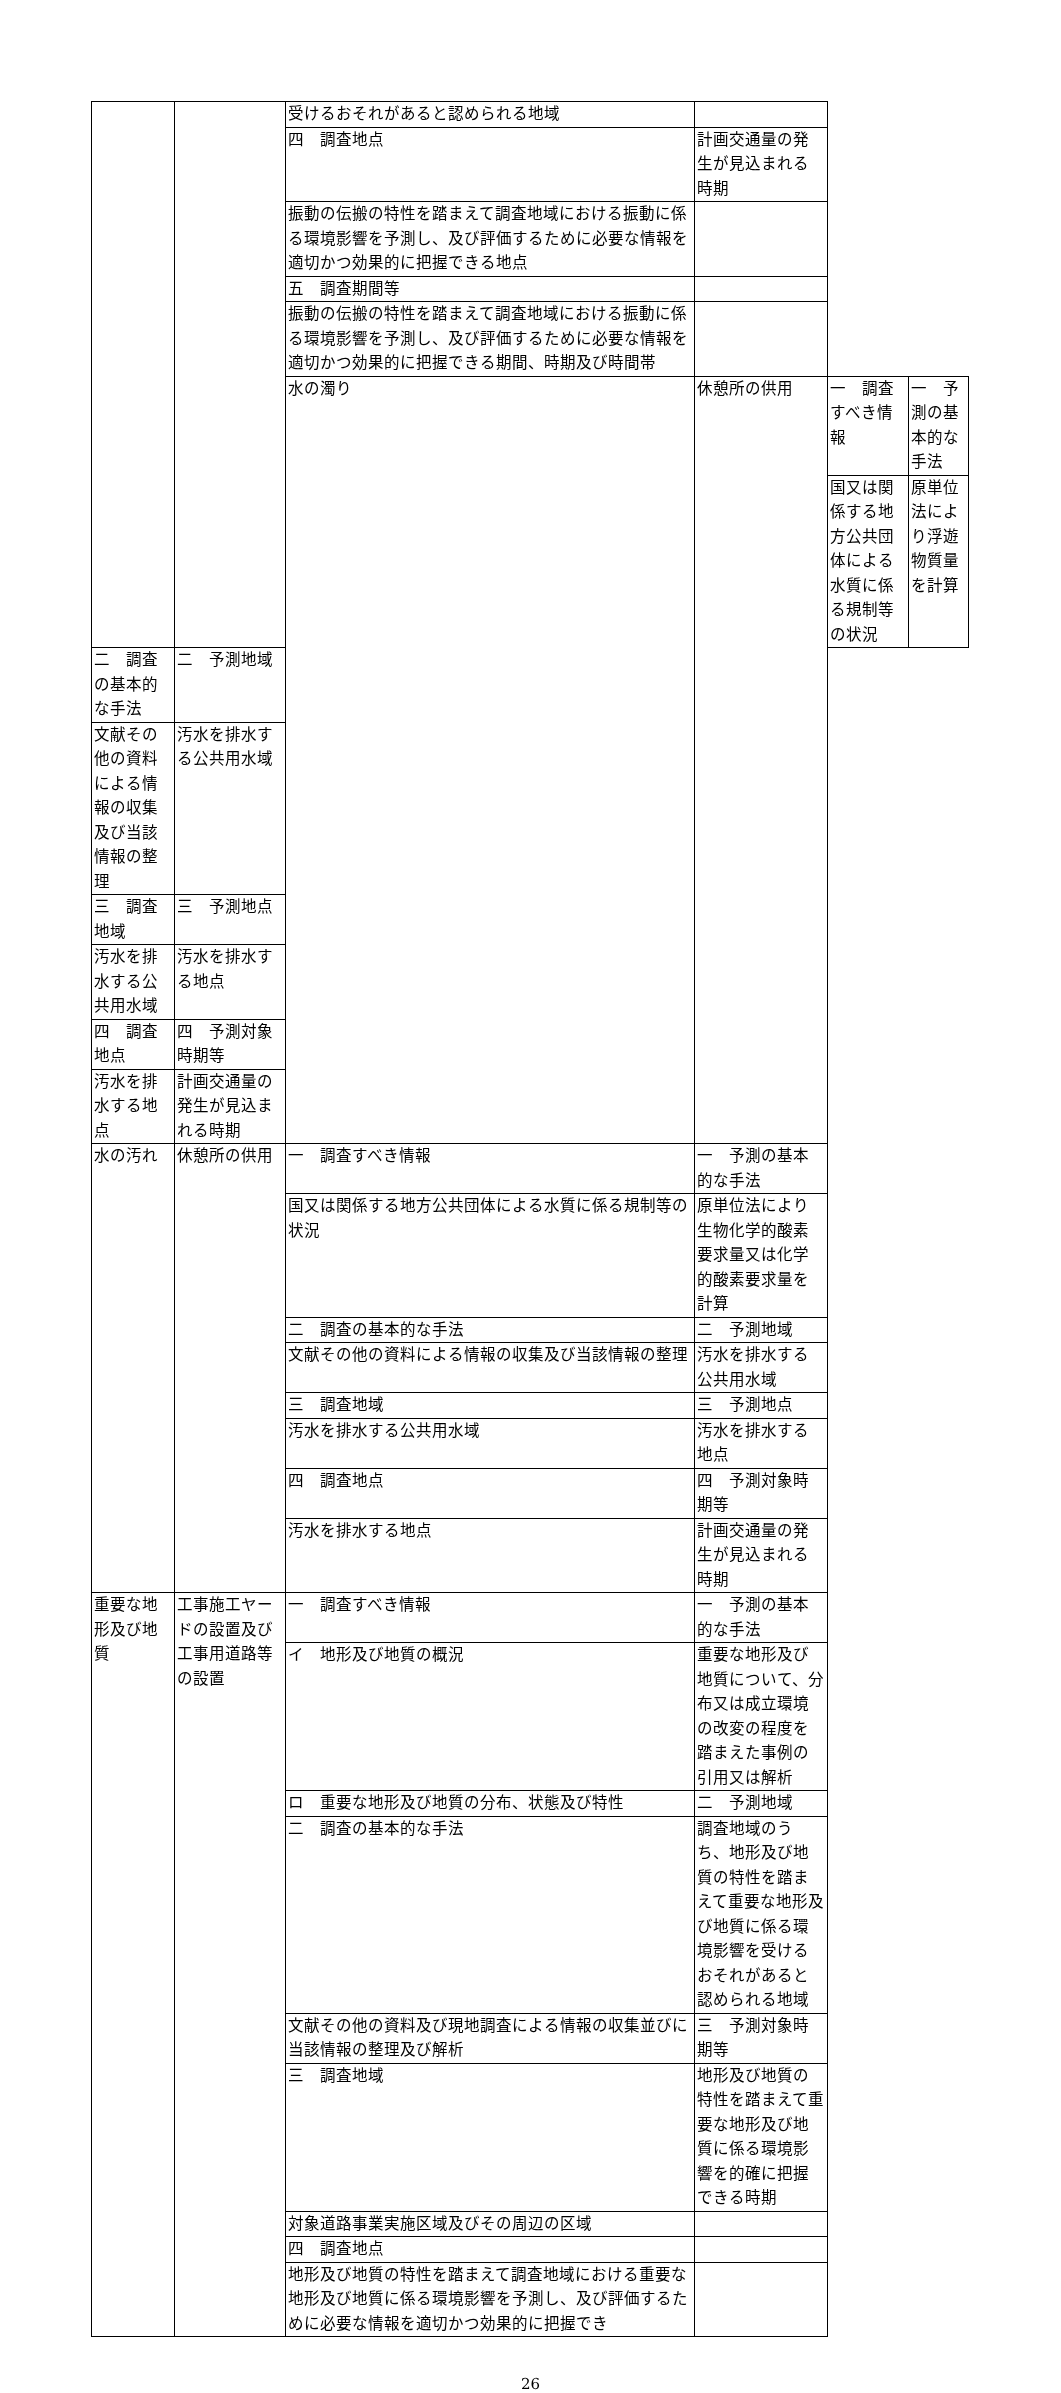| | | 受けるおそれがあると認められる地域 | | | |
| | | 四 調査地点 | 計画交通量の発生が見込まれる時期 | | |
| | | 振動の伝搬の特性を踏まえて調査地域における振動に係る環境影響を予測し、及び評価するために必要な情報を適切かつ効果的に把握できる地点 | | | |
| | | 五 調査期間等 | | | |
| | | 振動の伝搬の特性を踏まえて調査地域における振動に係る環境影響を予測し、及び評価するために必要な情報を適切かつ効果的に把握できる期間、時期及び時間帯 | | | |
| | | 水の濁り | 休憩所の供用 | 一 調査すべき情報 | 一 予測の基本的な手法 |
| | | | | 国又は関係する地方公共団体による水質に係る規制等の状況 | 原単位法により浮遊物質量を計算 |
| 二 調査の基本的な手法 | 二 予測地域 | | | | |
| 文献その他の資料による情報の収集及び当該情報の整理 | 汚水を排水する公共用水域 | | | | |
| 三 調査地域 | 三 予測地点 | | | | |
| 汚水を排水する公共用水域 | 汚水を排水する地点 | | | | |
| 四 調査地点 | 四 予測対象時期等 | | | | |
| 汚水を排水する地点 | 計画交通量の発生が見込まれる時期 | | | | |
| 水の汚れ | 休憩所の供用 | 一 調査すべき情報 | 一 予測の基本的な手法 | | |
| | | 国又は関係する地方公共団体による水質に係る規制等の状況 | 原単位法により生物化学的酸素要求量又は化学的酸素要求量を計算 | | |
| | | 二 調査の基本的な手法 | 二 予測地域 | | |
| | | 文献その他の資料による情報の収集及び当該情報の整理 | 汚水を排水する公共用水域 | | |
| | | 三 調査地域 | 三 予測地点 | | |
| | | 汚水を排水する公共用水域 | 汚水を排水する地点 | | |
| | | 四 調査地点 | 四 予測対象時期等 | | |
| | | 汚水を排水する地点 | 計画交通量の発生が見込まれる時期 | | |
| 重要な地形及び地質 | 工事施工ヤードの設置及び工事用道路等の設置 | 一 調査すべき情報 | 一 予測の基本的な手法 | | |
| | | イ 地形及び地質の概況 | 重要な地形及び地質について、分布又は成立環境の改変の程度を踏まえた事例の引用又は解析 | | |
| | | ロ 重要な地形及び地質の分布、状態及び特性 | 二 予測地域 | | |
| | | 二 調査の基本的な手法 | 調査地域のうち、地形及び地質の特性を踏まえて重要な地形及び地質に係る環境影響を受けるおそれがあると認められる地域 | | |
| | | 文献その他の資料及び現地調査による情報の収集並びに当該情報の整理及び解析 | 三 予測対象時期等 | | |
| | | 三 調査地域 | 地形及び地質の特性を踏まえて重要な地形及び地質に係る環境影響を的確に把握できる時期 | | |
| | | 対象道路事業実施区域及びその周辺の区域 | | | |
| | | 四 調査地点 | | | |
| | | 地形及び地質の特性を踏まえて調査地域における重要な地形及び地質に係る環境影響を予測し、及び評価するために必要な情報を適切かつ効果的に把握でき | | | |
26